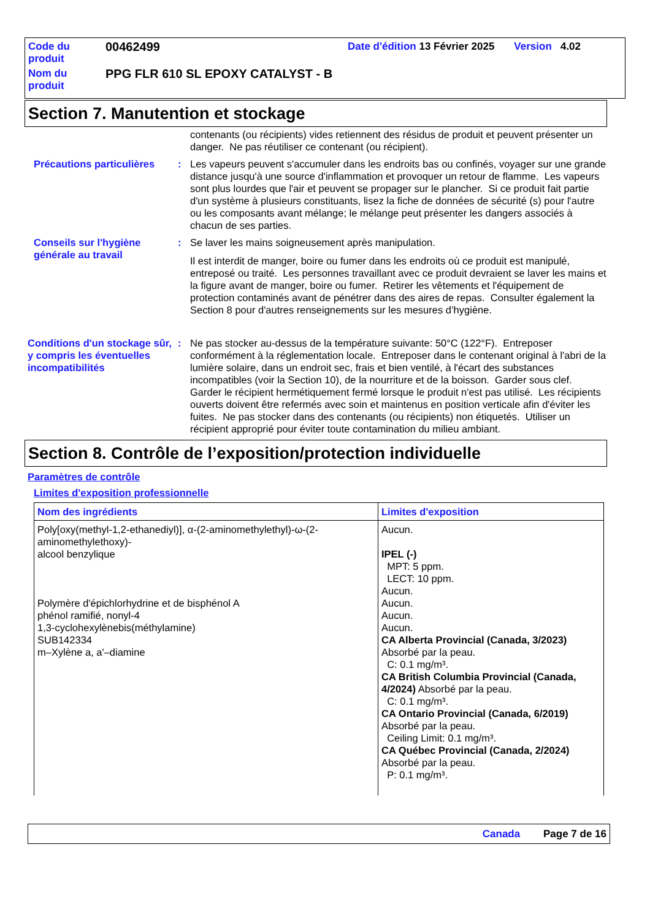| Code du produit | 00462499 | Date d'édition 13 Février 2025 | Version 4.02 |
| Nom du produit | PPG FLR 610 SL EPOXY CATALYST - B | | |
Section 7. Manutention et stockage
contenants (ou récipients) vides retiennent des résidus de produit et peuvent présenter un danger. Ne pas réutiliser ce contenant (ou récipient).
Précautions particulières : Les vapeurs peuvent s'accumuler dans les endroits bas ou confinés, voyager sur une grande distance jusqu'à une source d'inflammation et provoquer un retour de flamme. Les vapeurs sont plus lourdes que l'air et peuvent se propager sur le plancher. Si ce produit fait partie d'un système à plusieurs constituants, lisez la fiche de données de sécurité (s) pour l'autre ou les composants avant mélange; le mélange peut présenter les dangers associés à chacun de ses parties.
Conseils sur l'hygiène générale au travail
: Se laver les mains soigneusement après manipulation.
Il est interdit de manger, boire ou fumer dans les endroits où ce produit est manipulé, entreposé ou traité. Les personnes travaillant avec ce produit devraient se laver les mains et la figure avant de manger, boire ou fumer. Retirer les vêtements et l'équipement de protection contaminés avant de pénétrer dans des aires de repas. Consulter également la Section 8 pour d'autres renseignements sur les mesures d’hygiène.
Conditions d'un stockage sûr, y compris les éventuelles incompatibilités
: Ne pas stocker au-dessus de la température suivante: 50°C (122°F). Entreposer conformément à la réglementation locale. Entreposer dans le contenant original à l'abri de la lumière solaire, dans un endroit sec, frais et bien ventilé, à l'écart des substances incompatibles (voir la Section 10), de la nourriture et de la boisson. Garder sous clef. Garder le récipient hermétiquement fermé lorsque le produit n'est pas utilisé. Les récipients ouverts doivent être refermés avec soin et maintenus en position verticale afin d'éviter les fuites. Ne pas stocker dans des contenants (ou récipients) non étiquetés. Utiliser un récipient approprié pour éviter toute contamination du milieu ambiant.
Section 8. Contrôle de l’exposition/protection individuelle
Paramètres de contrôle
Limites d'exposition professionnelle
| Nom des ingrédients | Limites d'exposition |
| --- | --- |
| Poly[oxy(methyl-1,2-ethanediyl)], α-(2-aminomethylethyl)-ω-(2-aminomethylethoxy)- alcool benzylique Polymère d'épichlorhydrine et de bisphénol A phénol ramifié, nonyl-4 1,3-cyclohexylènebis(méthylamine) SUB142334 m–Xylène a, a'–diamine | Aucun. IPEL (-) MPT: 5 ppm. LECT: 10 ppm. Aucun. Aucun. Aucun. Aucun. CA Alberta Provincial (Canada, 3/2023) Absorbé par la peau. C: 0.1 mg/m³. CA British Columbia Provincial (Canada, 4/2024) Absorbé par la peau. C: 0.1 mg/m³. CA Ontario Provincial (Canada, 6/2019) Absorbé par la peau. Ceiling Limit: 0.1 mg/m³. CA Québec Provincial (Canada, 2/2024) Absorbé par la peau. P: 0.1 mg/m³. |
Canada Page 7 de 16